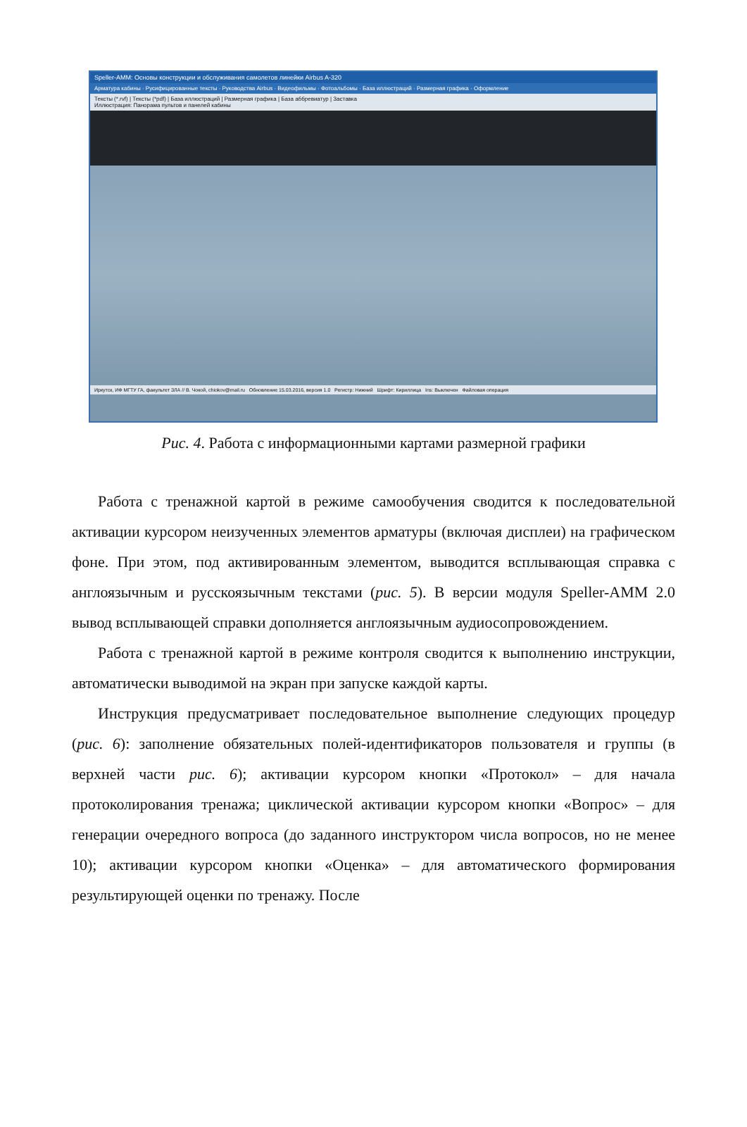Speller-AMM: Основы конструкции и обслуживания самолетов линейки Airbus A-320
Арматура кабины · Русифицированные тексты · Руководства Airbus · Видеофильмы · Фотоальбомы · База иллюстраций · Размерная графика · Оформление
Тексты (*.rvf) | Тексты (*pdf) | База иллюстраций | Размерная графика | База аббревиатур | Заставка
Иллюстрация: Панорама пультов и панелей кабины
Иркутск, ИФ МГТУ ГА, факультет ЗЛА // В. Чокой, chiokov@mail.ru Обновление 15.03.2016, версия 1.0 Регистр: Нижний Шрифт: Кириллица Ins: Выключен Файловая операция
Рис. 4. Работа с информационными картами размерной графики
Работа с тренажной картой в режиме самообучения сводится к последовательной активации курсором неизученных элементов арматуры (включая дисплеи) на графическом фоне. При этом, под активированным элементом, выводится всплывающая справка с англоязычным и русскоязычным текстами (рис. 5). В версии модуля Speller-AMM 2.0 вывод всплывающей справки дополняется англоязычным аудиосопровождением.
Работа с тренажной картой в режиме контроля сводится к выполнению инструкции, автоматически выводимой на экран при запуске каждой карты.
Инструкция предусматривает последовательное выполнение следующих процедур (рис. 6): заполнение обязательных полей-идентификаторов пользователя и группы (в верхней части рис. 6); активации курсором кнопки «Протокол» – для начала протоколирования тренажа; циклической активации курсором кнопки «Вопрос» – для генерации очередного вопроса (до заданного инструктором числа вопросов, но не менее 10); активации курсором кнопки «Оценка» – для автоматического формирования результирующей оценки по тренажу. После